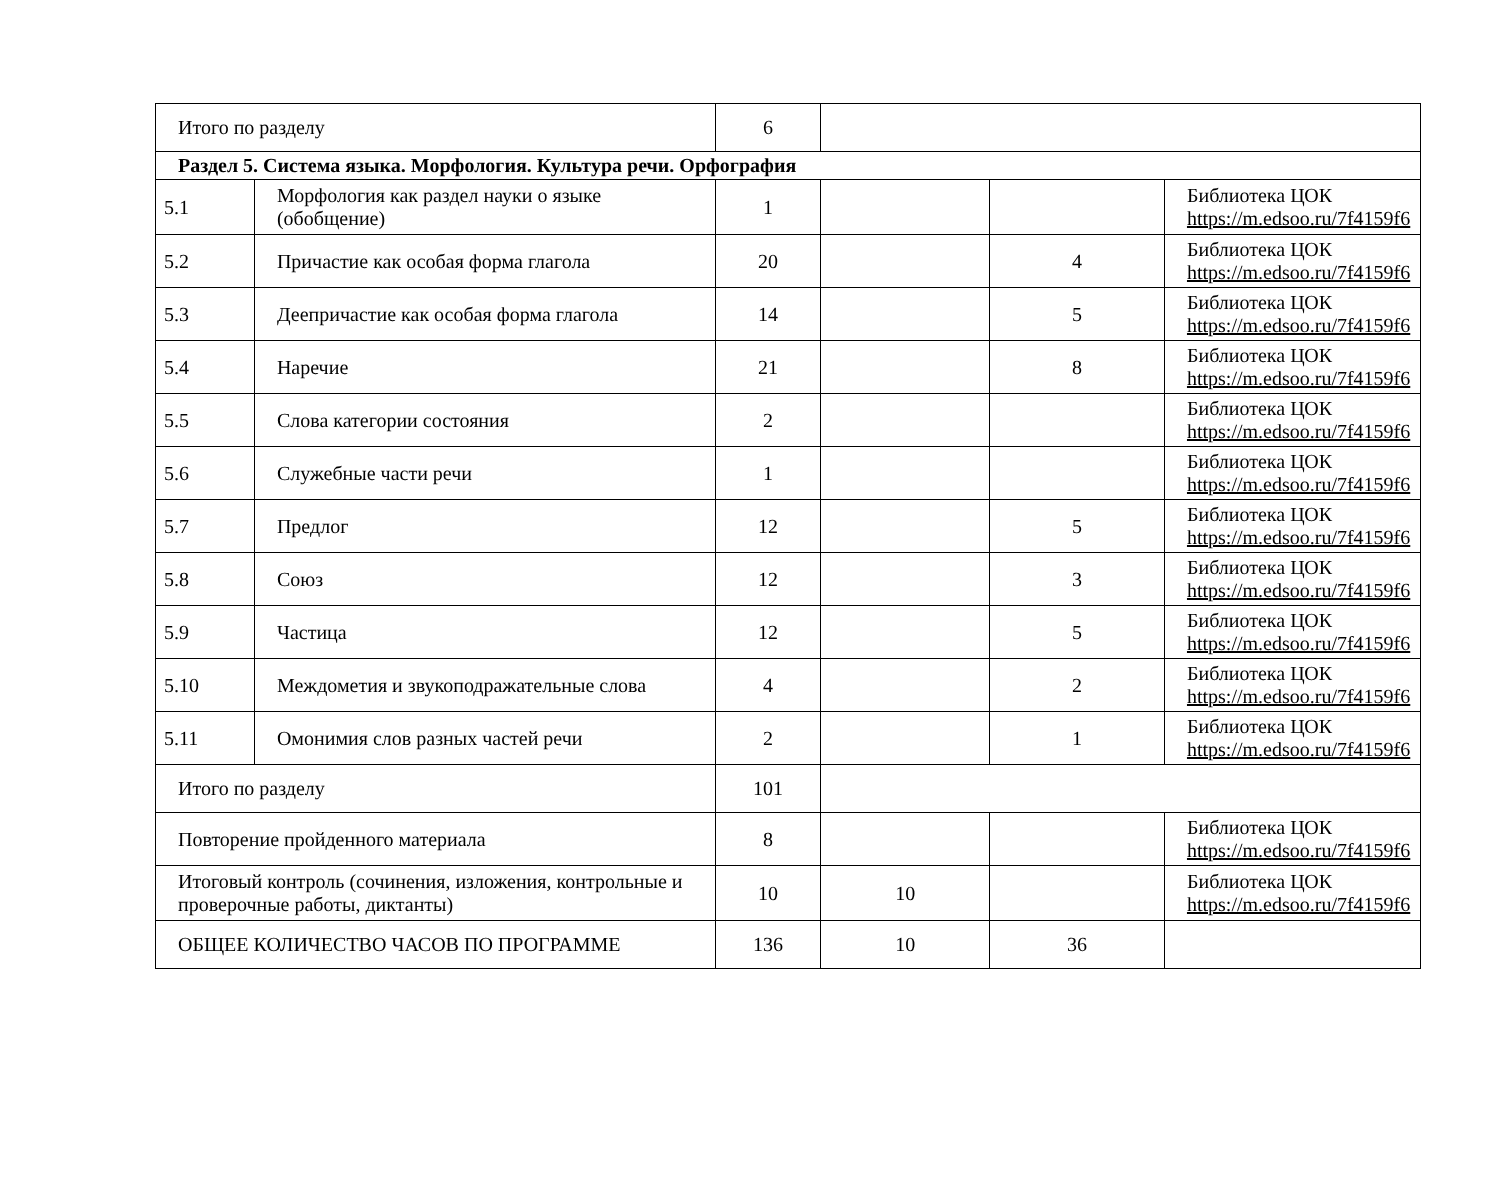| Итого по разделу | | 6 | | | |
| Раздел 5. Система языка. Морфология. Культура речи. Орфография | | | | | |
| 5.1 | Морфология как раздел науки о языке (обобщение) | 1 | | | Библиотека ЦОК https://m.edsoo.ru/7f4159f6 |
| 5.2 | Причастие как особая форма глагола | 20 | | 4 | Библиотека ЦОК https://m.edsoo.ru/7f4159f6 |
| 5.3 | Деепричастие как особая форма глагола | 14 | | 5 | Библиотека ЦОК https://m.edsoo.ru/7f4159f6 |
| 5.4 | Наречие | 21 | | 8 | Библиотека ЦОК https://m.edsoo.ru/7f4159f6 |
| 5.5 | Слова категории состояния | 2 | | | Библиотека ЦОК https://m.edsoo.ru/7f4159f6 |
| 5.6 | Служебные части речи | 1 | | | Библиотека ЦОК https://m.edsoo.ru/7f4159f6 |
| 5.7 | Предлог | 12 | | 5 | Библиотека ЦОК https://m.edsoo.ru/7f4159f6 |
| 5.8 | Союз | 12 | | 3 | Библиотека ЦОК https://m.edsoo.ru/7f4159f6 |
| 5.9 | Частица | 12 | | 5 | Библиотека ЦОК https://m.edsoo.ru/7f4159f6 |
| 5.10 | Междометия и звукоподражательные слова | 4 | | 2 | Библиотека ЦОК https://m.edsoo.ru/7f4159f6 |
| 5.11 | Омонимия слов разных частей речи | 2 | | 1 | Библиотека ЦОК https://m.edsoo.ru/7f4159f6 |
| Итого по разделу | | 101 | | | |
| Повторение пройденного материала | | 8 | | | Библиотека ЦОК https://m.edsoo.ru/7f4159f6 |
| Итоговый контроль (сочинения, изложения, контрольные и проверочные работы, диктанты) | | 10 | 10 | | Библиотека ЦОК https://m.edsoo.ru/7f4159f6 |
| ОБЩЕЕ КОЛИЧЕСТВО ЧАСОВ ПО ПРОГРАММЕ | | 136 | 10 | 36 | |